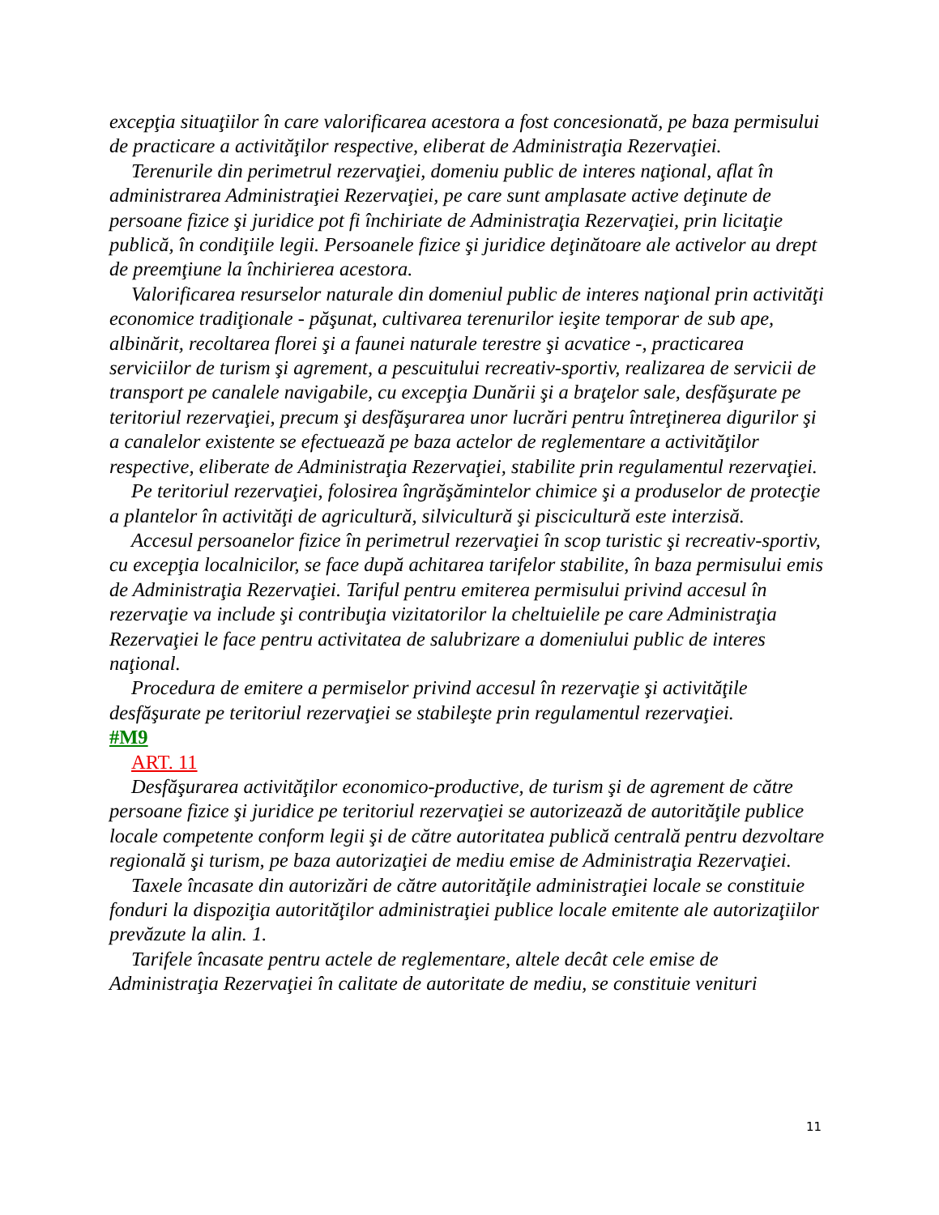excepţia situaţiilor în care valorificarea acestora a fost concesionată, pe baza permisului de practicare a activităţilor respective, eliberat de Administraţia Rezervaţiei.
Terenurile din perimetrul rezervaţiei, domeniu public de interes naţional, aflat în administrarea Administraţiei Rezervaţiei, pe care sunt amplasate active deţinute de persoane fizice şi juridice pot fi închiriate de Administraţia Rezervaţiei, prin licitaţie publică, în condiţiile legii. Persoanele fizice şi juridice deţinătoare ale activelor au drept de preemţiune la închirierea acestora.
Valorificarea resurselor naturale din domeniul public de interes naţional prin activităţi economice tradiţionale - păşunat, cultivarea terenurilor ieşite temporar de sub ape, albinărit, recoltarea florei şi a faunei naturale terestre şi acvatice -, practicarea serviciilor de turism şi agrement, a pescuitului recreativ-sportiv, realizarea de servicii de transport pe canalele navigabile, cu excepţia Dunării şi a braţelor sale, desfăşurate pe teritoriul rezervaţiei, precum şi desfăşurarea unor lucrări pentru întreţinerea digurilor şi a canalelor existente se efectuează pe baza actelor de reglementare a activităţilor respective, eliberate de Administraţia Rezervaţiei, stabilite prin regulamentul rezervaţiei.
Pe teritoriul rezervaţiei, folosirea îngrăşămintelor chimice şi a produselor de protecţie a plantelor în activităţi de agricultură, silvicultură şi piscicultură este interzisă.
Accesul persoanelor fizice în perimetrul rezervaţiei în scop turistic şi recreativ-sportiv, cu excepţia localnicilor, se face după achitarea tarifelor stabilite, în baza permisului emis de Administraţia Rezervaţiei. Tariful pentru emiterea permisului privind accesul în rezervaţie va include şi contribuţia vizitatorilor la cheltuielile pe care Administraţia Rezervaţiei le face pentru activitatea de salubrizare a domeniului public de interes naţional.
Procedura de emitere a permiselor privind accesul în rezervaţie şi activităţile desfăşurate pe teritoriul rezervaţiei se stabileşte prin regulamentul rezervaţiei.
#M9
ART. 11
Desfăşurarea activităţilor economico-productive, de turism şi de agrement de către persoane fizice şi juridice pe teritoriul rezervaţiei se autorizează de autorităţile publice locale competente conform legii şi de către autoritatea publică centrală pentru dezvoltare regională şi turism, pe baza autorizaţiei de mediu emise de Administraţia Rezervaţiei.
Taxele încasate din autorizări de către autorităţile administraţiei locale se constituie fonduri la dispoziţia autorităţilor administraţiei publice locale emitente ale autorizaţiilor prevăzute la alin. 1.
Tarifele încasate pentru actele de reglementare, altele decât cele emise de Administraţia Rezervaţiei în calitate de autoritate de mediu, se constituie venituri
11